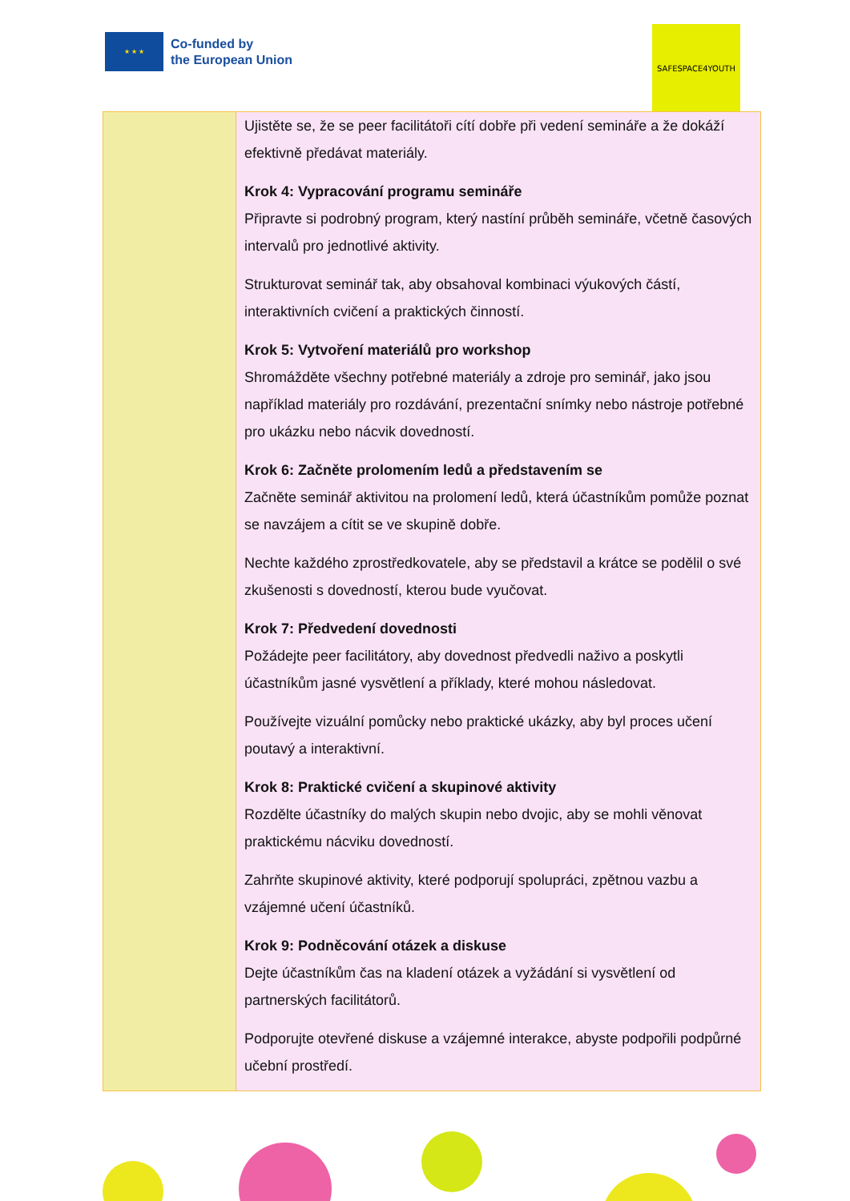★ ★ ★
Co-funded by
the European Union
SAFESPACE4YOUTH
| | Ujistěte se, že se peer facilitátoři cítí dobře při vedení semináře a že dokáží efektivně předávat materiály. Krok 4: Vypracování programu semináře Připravte si podrobný program, který nastíní průběh semináře, včetně časových intervalů pro jednotlivé aktivity. Strukturovat seminář tak, aby obsahoval kombinaci výukových částí, interaktivních cvičení a praktických činností. Krok 5: Vytvoření materiálů pro workshop Shromážděte všechny potřebné materiály a zdroje pro seminář, jako jsou například materiály pro rozdávání, prezentační snímky nebo nástroje potřebné pro ukázku nebo nácvik dovedností. Krok 6: Začněte prolomením ledů a představením se Začněte seminář aktivitou na prolomení ledů, která účastníkům pomůže poznat se navzájem a cítit se ve skupině dobře. Nechte každého zprostředkovatele, aby se představil a krátce se podělil o své zkušenosti s dovedností, kterou bude vyučovat. Krok 7: Předvedení dovednosti Požádejte peer facilitátory, aby dovednost předvedli naživo a poskytli účastníkům jasné vysvětlení a příklady, které mohou následovat. Používejte vizuální pomůcky nebo praktické ukázky, aby byl proces učení poutavý a interaktivní. Krok 8: Praktické cvičení a skupinové aktivity Rozdělte účastníky do malých skupin nebo dvojic, aby se mohli věnovat praktickému nácviku dovedností. Zahrňte skupinové aktivity, které podporují spolupráci, zpětnou vazbu a vzájemné učení účastníků. Krok 9: Podněcování otázek a diskuse Dejte účastníkům čas na kladení otázek a vyžádání si vysvětlení od partnerských facilitátorů. Podporujte otevřené diskuse a vzájemné interakce, abyste podpořili podpůrné učební prostředí. |